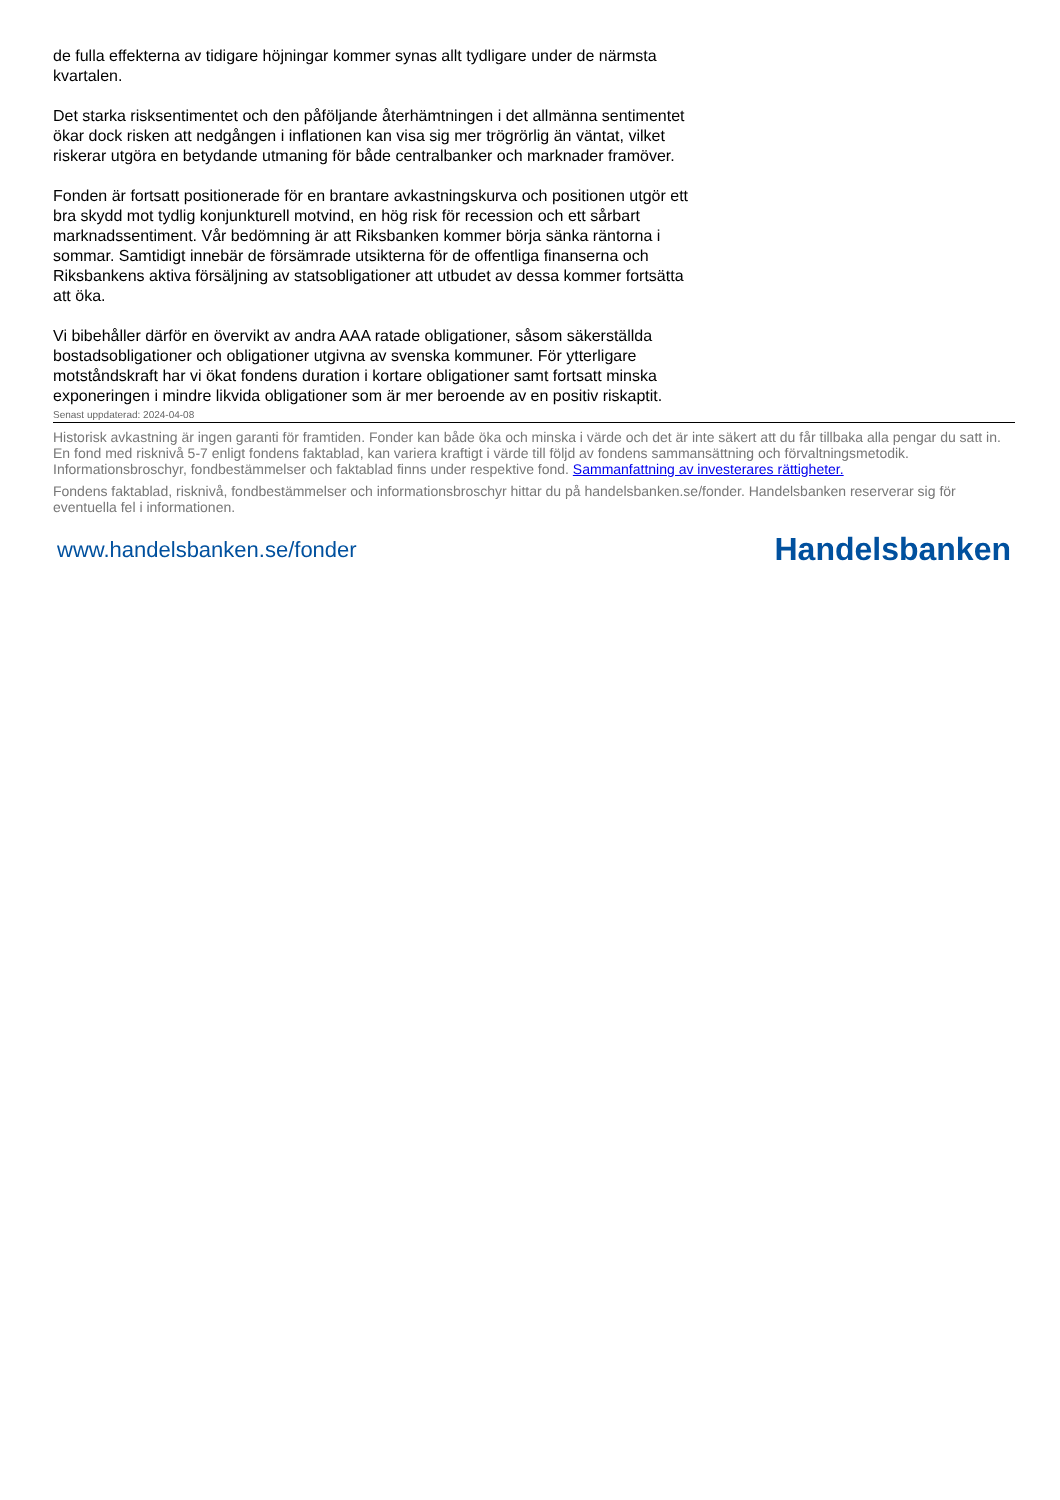de fulla effekterna av tidigare höjningar kommer synas allt tydligare under de närmsta kvartalen.
Det starka risksentimentet och den påföljande återhämtningen i det allmänna sentimentet ökar dock risken att nedgången i inflationen kan visa sig mer trögrörlig än väntat, vilket riskerar utgöra en betydande utmaning för både centralbanker och marknader framöver.
Fonden är fortsatt positionerade för en brantare avkastningskurva och positionen utgör ett bra skydd mot tydlig konjunkturell motvind, en hög risk för recession och ett sårbart marknadssentiment. Vår bedömning är att Riksbanken kommer börja sänka räntorna i sommar. Samtidigt innebär de försämrade utsikterna för de offentliga finanserna och Riksbankens aktiva försäljning av statsobligationer att utbudet av dessa kommer fortsätta att öka.
Vi bibehåller därför en övervikt av andra AAA ratade obligationer, såsom säkerställda bostadsobligationer och obligationer utgivna av svenska kommuner. För ytterligare motståndskraft har vi ökat fondens duration i kortare obligationer samt fortsatt minska exponeringen i mindre likvida obligationer som är mer beroende av en positiv riskaptit.
Senast uppdaterad: 2024-04-08
Historisk avkastning är ingen garanti för framtiden. Fonder kan både öka och minska i värde och det är inte säkert att du får tillbaka alla pengar du satt in. En fond med risknivå 5-7 enligt fondens faktablad, kan variera kraftigt i värde till följd av fondens sammansättning och förvaltningsmetodik. Informationsbroschyr, fondbestämmelser och faktablad finns under respektive fond. Sammanfattning av investerares rättigheter.
Fondens faktablad, risknivå, fondbestämmelser och informationsbroschyr hittar du på handelsbanken.se/fonder. Handelsbanken reserverar sig för eventuella fel i informationen.
www.handelsbanken.se/fonder Handelsbanken